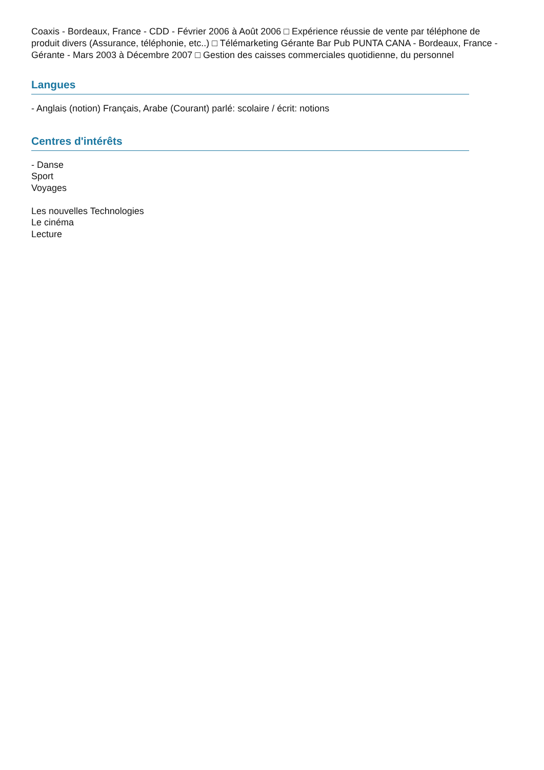Coaxis - Bordeaux, France - CDD - Février 2006 à Août 2006 □ Expérience réussie de vente par téléphone de produit divers (Assurance, téléphonie, etc..) □ Télémarketing Gérante Bar Pub PUNTA CANA - Bordeaux, France - Gérante - Mars 2003 à Décembre 2007 □ Gestion des caisses commerciales quotidienne, du personnel
Langues
- Anglais (notion) Français, Arabe (Courant) parlé: scolaire / écrit: notions
Centres d'intérêts
- Danse
Sport
Voyages
Les nouvelles Technologies
Le cinéma
Lecture